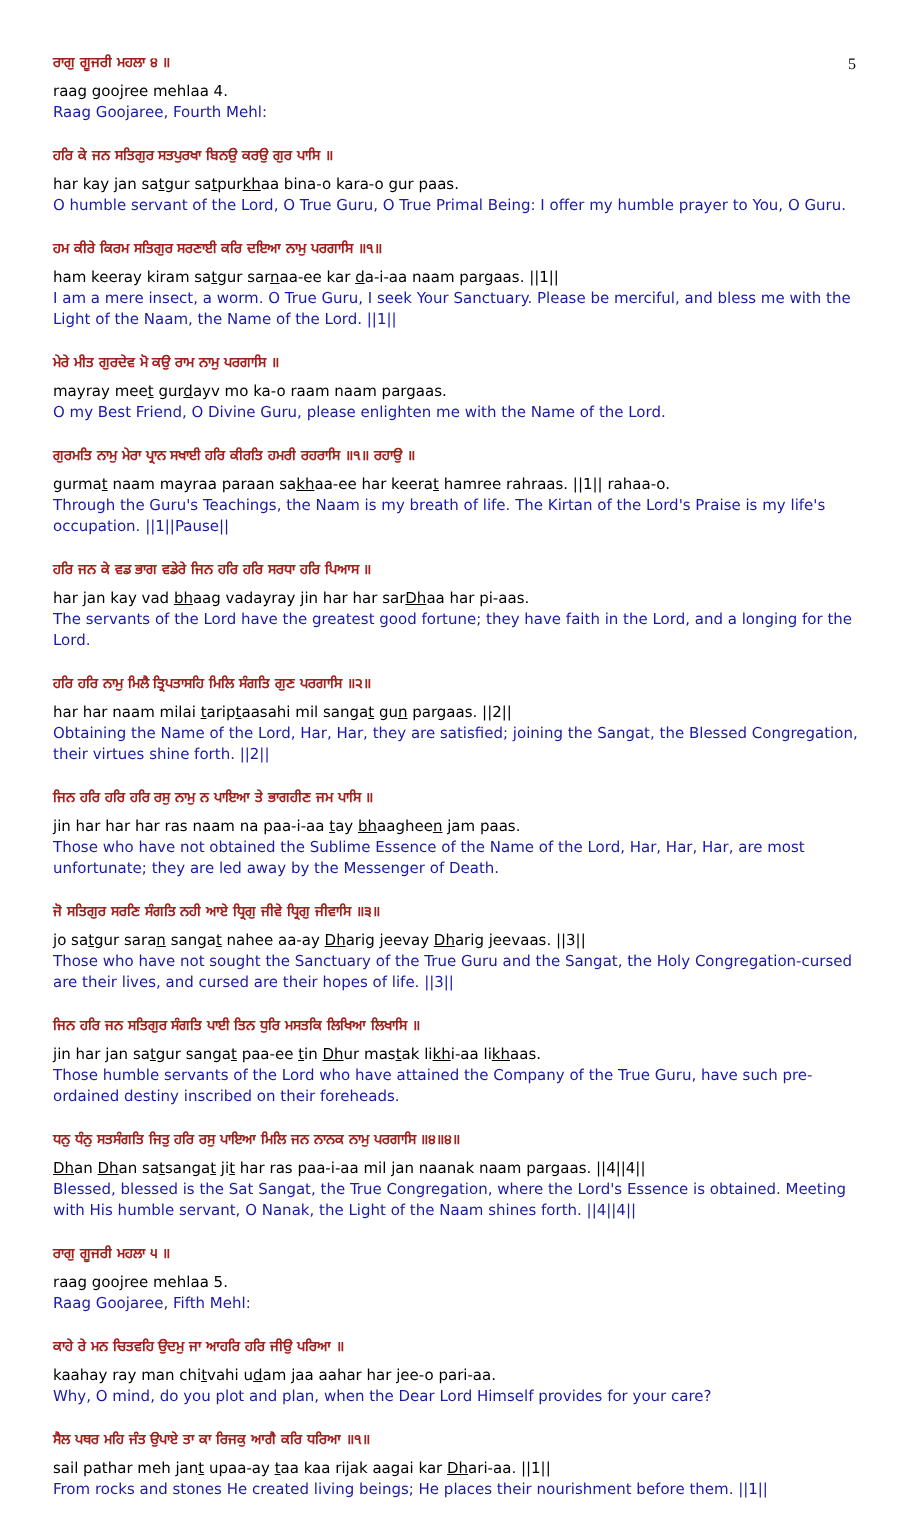5
ਰਾਗੁ ਗੂਜਰੀ ਮਹਲਾ ੪ ॥
raag goojree mehlaa 4.
Raag Goojaree, Fourth Mehl:
ਹਰਿ ਕੇ ਜਨ ਸਤਿਗੁਰ ਸਤਪੁਰਖਾ ਬਿਨਉ ਕਰਉ ਗੁਰ ਪਾਸਿ ॥
har kay jan satgur satpurkhaa bina-o kara-o gur paas.
O humble servant of the Lord, O True Guru, O True Primal Being: I offer my humble prayer to You, O Guru.
ਹਮ ਕੀਰੇ ਕਿਰਮ ਸਤਿਗੁਰ ਸਰਣਾਈ ਕਰਿ ਦਇਆ ਨਾਮੁ ਪਰਗਾਸਿ ॥੧॥
ham keeray kiram satgur sarnaa-ee kar da-i-aa naam pargaas. ||1||
I am a mere insect, a worm. O True Guru, I seek Your Sanctuary. Please be merciful, and bless me with the Light of the Naam, the Name of the Lord. ||1||
ਮੇਰੇ ਮੀਤ ਗੁਰਦੇਵ ਮੋ ਕਉ ਰਾਮ ਨਾਮੁ ਪਰਗਾਸਿ ॥
mayray meet gurdayv mo ka-o raam naam pargaas.
O my Best Friend, O Divine Guru, please enlighten me with the Name of the Lord.
ਗੁਰਮਤਿ ਨਾਮੁ ਮੇਰਾ ਪ੍ਰਾਨ ਸਖਾਈ ਹਰਿ ਕੀਰਤਿ ਹਮਰੀ ਰਹਰਾਸਿ ॥੧॥ ਰਹਾਉ ॥
gurmat naam mayraa paraan sakhaa-ee har keerat hamree rahraas. ||1|| rahaa-o.
Through the Guru's Teachings, the Naam is my breath of life. The Kirtan of the Lord's Praise is my life's occupation. ||1||Pause||
ਹਰਿ ਜਨ ਕੇ ਵਡ ਭਾਗ ਵਡੇਰੇ ਜਿਨ ਹਰਿ ਹਰਿ ਸਰਧਾ ਹਰਿ ਪਿਆਸ ॥
har jan kay vad bhaag vadayray jin har har sarDhaa har pi-aas.
The servants of the Lord have the greatest good fortune; they have faith in the Lord, and a longing for the Lord.
ਹਰਿ ਹਰਿ ਨਾਮੁ ਮਿਲੈ ਤ੍ਰਿਪਤਾਸਹਿ ਮਿਲਿ ਸੰਗਤਿ ਗੁਣ ਪਰਗਾਸਿ ॥੨॥
har har naam milai tariptaasahi mil sangat gun pargaas. ||2||
Obtaining the Name of the Lord, Har, Har, they are satisfied; joining the Sangat, the Blessed Congregation, their virtues shine forth. ||2||
ਜਿਨ ਹਰਿ ਹਰਿ ਹਰਿ ਰਸੁ ਨਾਮੁ ਨ ਪਾਇਆ ਤੇ ਭਾਗਹੀਣ ਜਮ ਪਾਸਿ ॥
jin har har har ras naam na paa-i-aa tay bhaagheen jam paas.
Those who have not obtained the Sublime Essence of the Name of the Lord, Har, Har, Har, are most unfortunate; they are led away by the Messenger of Death.
ਜੋ ਸਤਿਗੁਰ ਸਰਣਿ ਸੰਗਤਿ ਨਹੀ ਆਏ ਧ੍ਰਿਗੁ ਜੀਵੇ ਧ੍ਰਿਗੁ ਜੀਵਾਸਿ ॥੩॥
jo satgur saran sangat nahee aa-ay Dharig jeevay Dharig jeevaas. ||3||
Those who have not sought the Sanctuary of the True Guru and the Sangat, the Holy Congregation-cursed are their lives, and cursed are their hopes of life. ||3||
ਜਿਨ ਹਰਿ ਜਨ ਸਤਿਗੁਰ ਸੰਗਤਿ ਪਾਈ ਤਿਨ ਧੁਰਿ ਮਸਤਕਿ ਲਿਖਿਆ ਲਿਖਾਸਿ ॥
jin har jan satgur sangat paa-ee tin Dhur mastak likhi-aa likhaas.
Those humble servants of the Lord who have attained the Company of the True Guru, have such pre-ordained destiny inscribed on their foreheads.
ਧਨੁ ਧੰਨੁ ਸਤਸੰਗਤਿ ਜਿਤੁ ਹਰਿ ਰਸੁ ਪਾਇਆ ਮਿਲਿ ਜਨ ਨਾਨਕ ਨਾਮੁ ਪਰਗਾਸਿ ॥੪॥੪॥
Dhan Dhan satsangat jit har ras paa-i-aa mil jan naanak naam pargaas. ||4||4||
Blessed, blessed is the Sat Sangat, the True Congregation, where the Lord's Essence is obtained. Meeting with His humble servant, O Nanak, the Light of the Naam shines forth. ||4||4||
ਰਾਗੁ ਗੂਜਰੀ ਮਹਲਾ ੫ ॥
raag goojree mehlaa 5.
Raag Goojaree, Fifth Mehl:
ਕਾਹੇ ਰੇ ਮਨ ਚਿਤਵਹਿ ਉਦਮੁ ਜਾ ਆਹਰਿ ਹਰਿ ਜੀਉ ਪਰਿਆ ॥
kaahay ray man chitvahi udam jaa aahar har jee-o pari-aa.
Why, O mind, do you plot and plan, when the Dear Lord Himself provides for your care?
ਸੈਲ ਪਥਰ ਮਹਿ ਜੰਤ ਉਪਾਏ ਤਾ ਕਾ ਰਿਜਕੁ ਆਗੈ ਕਰਿ ਧਰਿਆ ॥੧॥
sail pathar meh jant upaa-ay taa kaa rijak aagai kar Dhari-aa. ||1||
From rocks and stones He created living beings; He places their nourishment before them. ||1||